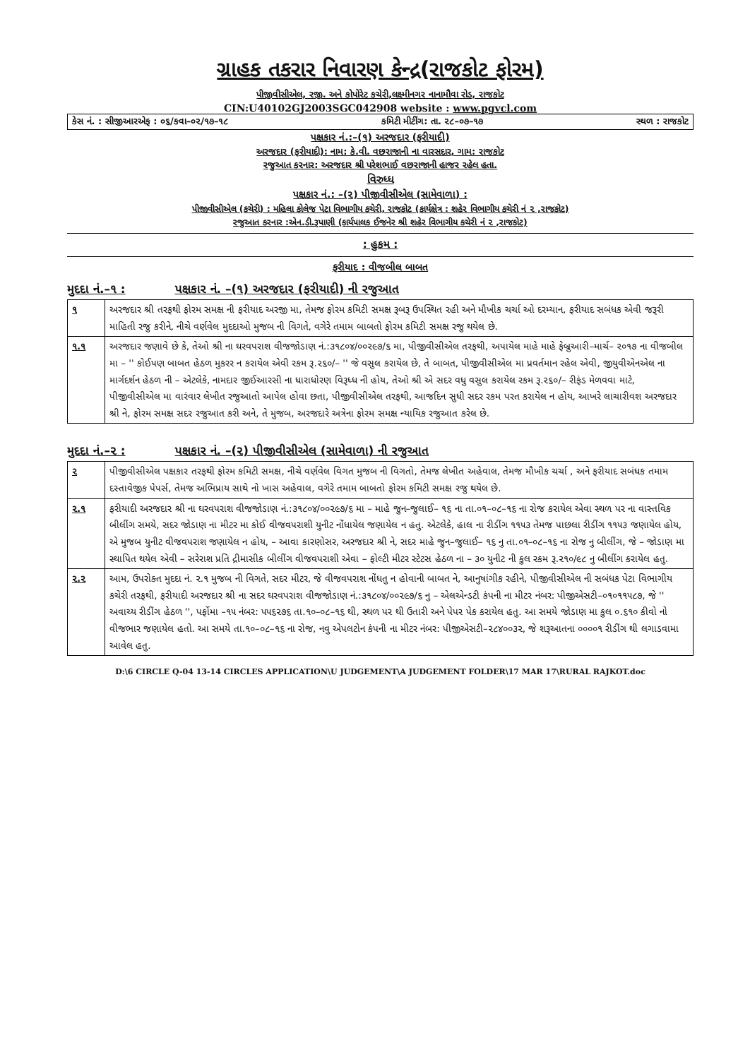ગ્રાહક તકરાર નિવારણ કેન્દ્ર(રાજકોટ ફોરમ)
પીજીવીસીએલ, રજી. અને કોપોરેટ કચેરી,લક્ષ્મીનગર નાનામૌવા રોડ, રાજકોટ
CIN:U40102GJ2003SGC042908 website : www.pgvcl.com
કેસ નં. : સીજીઆરએફ : ૦૬/કવા–૦૨/૧૭–૧૮ કમિટી મીટીંગ: તા. ૨૮–૦૭–૧૭ સ્થળ : રાજકોટ
પક્ષકાર નં.:–(૧) અરજદાર (ફરીયાદી)
અરજદાર (ફરીયાદી): નામ: કે.વી. વછરાજાની ના વારસદાર, ગામ: રાજકોટ
રજુઆત કરનાર: અરજદાર શ્રી પરેશભાઈ વછરાજાની હાજર રહેલ હતા.
વિરુધ્ધ
પક્ષકાર નં.: –(૨) પીજીવીસીએલ (સામેવાળા) :
પીજીવીસીએલ (કચેરી) : મહિલા કોલેજ પેટા વિભાગીય કચેરી, રાજકોટ (કાર્યક્ષેત્ર : શહેર વિભાગીય કચેરી નં ૨ ,રાજકોટ)
રજુઆત કરનાર :એન.ડી.રૂપાણી (કાર્યપાલક ઈજનેર શ્રી શહેર વિભાગીય કચેરી નં ૨ ,રાજકોટ)
: હુકમ :
ફરીયાદ : વીજબીલ બાબત
મુદદા નં.–૧ : પક્ષકાર નં. –(૧) અરજદાર (ફરીયાદી) ની રજુઆત
| ૧ | અરજદાર શ્રી તરફથી ફોરમ સમક્ષ ની ફરીયાદ અરજી મા, તેમજ ફોરમ કમિટી સમક્ષ રૂબરૂ ઉપસ્થિત રહી અને મૌખીક ચર્ચા ઓ દરમ્યાન, ફરીયાદ સબંધક એવી જરૂરી માહિતી રજુ કરીને, નીચે વર્ણવેલ મુદદાઓ મુજબ ની વિગતે, વગેરે તમામ બાબતો ફોરમ કમિટી સમક્ષ રજુ થયેલ છે. |
| ૧.૧ | અરજદાર જણાવે છે કે, તેઓ શ્રી ના ઘરવપરાશ વીજજોડાણ નં.:૩૧૮૦૪/૦૦૨૯૭/૬ મા, પીજીવીસીએલ તરફથી, અપાયેલ માહે માહે ફેબ્રુઆરી–માર્ચ– ૨૦૧૭ ના વીજબીલ મા – '' કોઈપણ બાબત હેઠળ મુકરર ન કરાયેલ એવી રકમ રૂ.૨૬૦/– '' જે વસુલ કરાયેલ છે, તે બાબત, પીજીવીસીએલ મા પ્રવર્તમાન રહેલ એવી, જીયુવીએનએલ ના માર્ગદર્શન હેઠળ ની – એટલેકે, નામદાર જીઈઆરસી ના ધારાધોરણ વિરૂધ્ધ ની હોય, તેઓ શ્રી એ સદર વધુ વસુલ કરાયેલ રકમ રૂ.૨૬૦/– રીફંડ મેળવવા માટે, પીજીવીસીએલ મા વારંવાર લેખીત રજુઆતો આપેલ હોવા છતા, પીજીવીસીએલ તરફથી, આજદિન સુધી સદર રકમ પરત કરાયેલ ન હોય, આખરે લાચારીવશ અરજદાર શ્રી ને, ફોરમ સમક્ષ સદર રજુઆત કરી અને, તે મુજબ, અરજદારે અત્રેના ફોરમ સમક્ષ ન્યાયિક રજુઆત કરેલ છે. |
મુદદા નં.–૨ : પક્ષકાર નં. –(૨) પીજીવીસીએલ (સામેવાળા) ની રજુઆત
| ૨ | પીજીવીસીએલ પક્ષકાર તરફથી ફોરમ કમિટી સમક્ષ, નીચે વર્ણવેલ વિગત મુજબ ની વિગતો, તેમજ લેખીત અહેવાલ, તેમજ મૌખીક ચર્ચા , અને ફરીયાદ સબંધક તમામ દસ્તાવેજીક પેપર્સ, તેમજ અભિપ્રાય સાથે નો ખાસ અહેવાલ, વગેરે તમામ બાબતો ફોરમ કમિટી સમક્ષ રજુ થયેલ છે. |
| ૨.૧ | ફરીયાદી અરજદાર શ્રી ના ઘરવપરાશ વીજજોડાણ નં.:૩૧૮૦૪/૦૦૨૯૭/૬ મા – માહે જુન–જુલાઈ– ૧૬ ના તા.૦૧–૦૮–૧૬ ના રોજ કરાયેલ એવા સ્થળ પર ના વાસ્તવિક બીલીંગ સમયે, સદર જોડાણ ના મીટર મા કોઈ વીજવપરાશી યુનીટ નોંધાયેલ જણાયેલ ન હતુ. એટલેકે, હાલ ના રીડીંગ ૧૧૫૩ તેમજ પાછલા રીડીંગ ૧૧૫૩ જણાયેલ હોય, એ મુજબ યુનીટ વીજવપરાશ જણાયેલ ન હોય, – આવા કારણોસર, અરજદાર શ્રી ને, સદર માહે જુન–જુલાઈ– ૧૬ નુ તા.૦૧–૦૮–૧૬ ના રોજ નુ બીલીંગ, જે – જોડાણ મા સ્થાપિત થયેલ એવી – સરેરાશ પ્રતિ દ્રીમાસીક બીલીંગ વીજવપરાશી એવા – ફોલ્ટી મીટર સ્ટેટસ હેઠળ ના – ૩૦ યુનીટ ની કુલ રકમ રૂ.૨૧૦/૯૮ નુ બીલીંગ કરાયેલ હતુ. |
| ૨.૨ | આમ, ઉપરોક્ત મુદદા નં. ૨.૧ મુજબ ની વિગતે, સદર મીટર, જે વીજવપરાશ નોંધતુ ન હોવાની બાબત ને, આનુષાંગીક રહીને, પીજીવીસીએલ ની સબંધક પેટા વિભાગીય કચેરી તરફથી, ફરીયાદી અરજદાર શ્રી ના સદર ઘરવપરાશ વીજજોડાણ નં.:૩૧૮૦૪/૦૦૨૯૭/૬ નુ – એલએન્ડટી કંપની ના મીટર નંબર: પીજીએસટી–૦૧૦૧૧૫૮૭, જે '' અવાચ્ય રીડીંગ હેઠળ '', પર્ફોમા –૧૫ નંબર: ૫૫૬૨૭૬ તા.૧૦–૦૮–૧૬ થી, સ્થળ પર થી ઉતારી અને પેપર પેક કરાયેલ હતુ. આ સમયે જોડાણ મા કુલ ૦.૬૧૦ કીવો નો વીજભાર જણાયેલ હતો. આ સમયે તા.૧૦–૦૮–૧૬ ના રોજ, નવુ એપલટોન કંપની ના મીટર નંબર: પીજીએસટી–૨૮૪૦૦૩૨, જે શરૂઆતના ૦૦૦૦૧ રીડીંગ થી લગાડવામા આવેલ હતુ. |
D:\6 CIRCLE Q-04 13-14 CIRCLES APPLICATION\U JUDGEMENT\A JUDGEMENT FOLDER\17 MAR 17\RURAL RAJKOT.doc